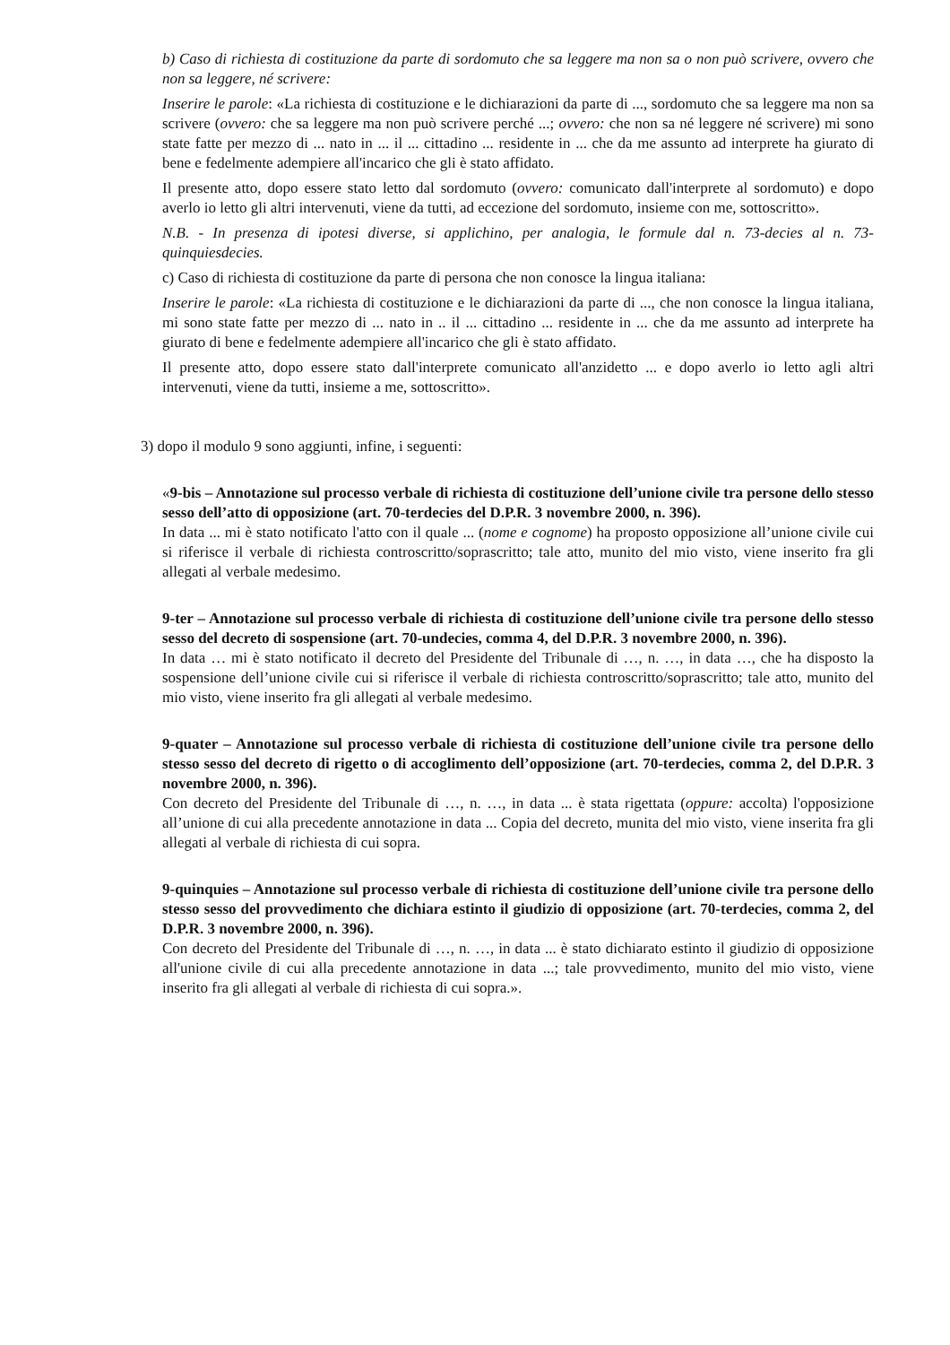b) Caso di richiesta di costituzione da parte di sordomuto che sa leggere ma non sa o non può scrivere, ovvero che non sa leggere, né scrivere:
Inserire le parole: «La richiesta di costituzione e le dichiarazioni da parte di ..., sordomuto che sa leggere ma non sa scrivere (ovvero: che sa leggere ma non può scrivere perché ...; ovvero: che non sa né leggere né scrivere) mi sono state fatte per mezzo di ... nato in ... il ... cittadino ... residente in ... che da me assunto ad interprete ha giurato di bene e fedelmente adempiere all'incarico che gli è stato affidato.
Il presente atto, dopo essere stato letto dal sordomuto (ovvero: comunicato dall'interprete al sordomuto) e dopo averlo io letto gli altri intervenuti, viene da tutti, ad eccezione del sordomuto, insieme con me, sottoscritto».
N.B. - In presenza di ipotesi diverse, si applichino, per analogia, le formule dal n. 73-decies al n. 73-quinquiesdecies.
c) Caso di richiesta di costituzione da parte di persona che non conosce la lingua italiana:
Inserire le parole: «La richiesta di costituzione e le dichiarazioni da parte di ..., che non conosce la lingua italiana, mi sono state fatte per mezzo di ... nato in .. il ... cittadino ... residente in ... che da me assunto ad interprete ha giurato di bene e fedelmente adempiere all'incarico che gli è stato affidato.
Il presente atto, dopo essere stato dall'interprete comunicato all'anzidetto ... e dopo averlo io letto agli altri intervenuti, viene da tutti, insieme a me, sottoscritto».
3) dopo il modulo 9 sono aggiunti, infine, i seguenti:
«9-bis – Annotazione sul processo verbale di richiesta di costituzione dell’unione civile tra persone dello stesso sesso dell’atto di opposizione (art. 70-terdecies del D.P.R. 3 novembre 2000, n. 396).
In data ... mi è stato notificato l'atto con il quale ... (nome e cognome) ha proposto opposizione all’unione civile cui si riferisce il verbale di richiesta controscritto/soprascritto; tale atto, munito del mio visto, viene inserito fra gli allegati al verbale medesimo.
9-ter – Annotazione sul processo verbale di richiesta di costituzione dell’unione civile tra persone dello stesso sesso del decreto di sospensione (art. 70-undecies, comma 4, del D.P.R. 3 novembre 2000, n. 396).
In data … mi è stato notificato il decreto del Presidente del Tribunale di …, n. …, in data …, che ha disposto la sospensione dell’unione civile cui si riferisce il verbale di richiesta controscritto/soprascritto; tale atto, munito del mio visto, viene inserito fra gli allegati al verbale medesimo.
9-quater – Annotazione sul processo verbale di richiesta di costituzione dell’unione civile tra persone dello stesso sesso del decreto di rigetto o di accoglimento dell’opposizione (art. 70-terdecies, comma 2, del D.P.R. 3 novembre 2000, n. 396).
Con decreto del Presidente del Tribunale di …, n. …, in data ... è stata rigettata (oppure: accolta) l'opposizione all’unione di cui alla precedente annotazione in data ... Copia del decreto, munita del mio visto, viene inserita fra gli allegati al verbale di richiesta di cui sopra.
9-quinquies – Annotazione sul processo verbale di richiesta di costituzione dell’unione civile tra persone dello stesso sesso del provvedimento che dichiara estinto il giudizio di opposizione (art. 70-terdecies, comma 2, del D.P.R. 3 novembre 2000, n. 396).
Con decreto del Presidente del Tribunale di …, n. …, in data ... è stato dichiarato estinto il giudizio di opposizione all'unione civile di cui alla precedente annotazione in data ...; tale provvedimento, munito del mio visto, viene inserito fra gli allegati al verbale di richiesta di cui sopra.».